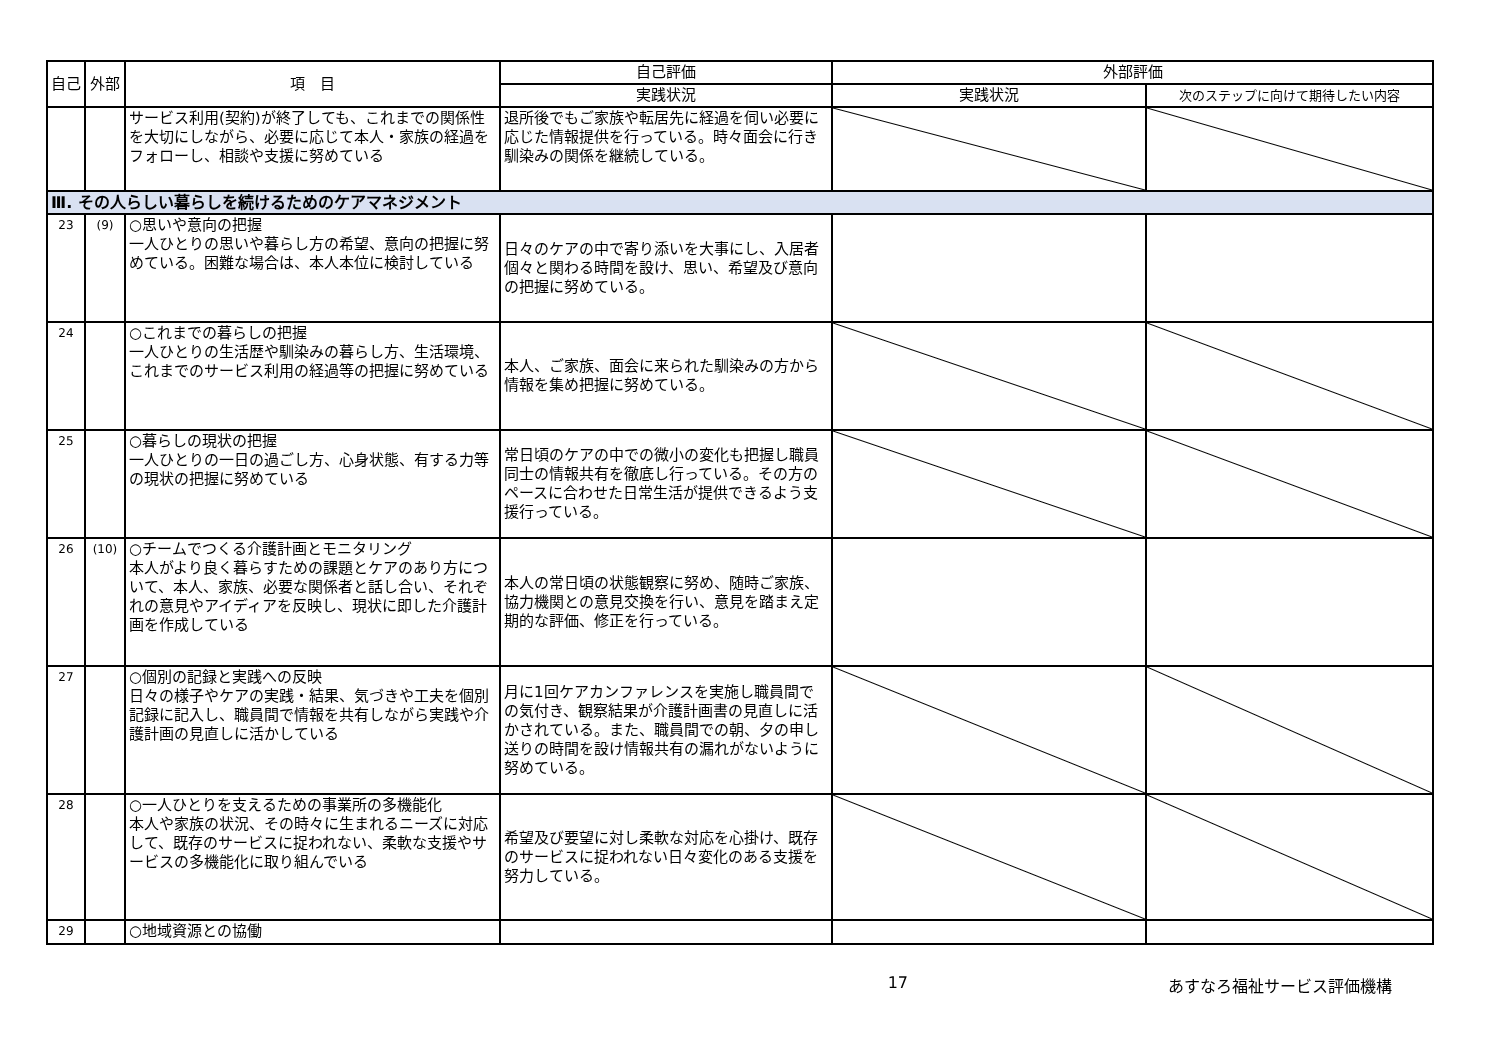| 自己 | 外部 | 項 目 | 自己評価 | 外部評価 | |
| --- | --- | --- | --- | --- | --- |
| | | | 実践状況 | 実践状況 | 次のステップに向けて期待したい内容 |
| | | サービス利用(契約)が終了しても、これまでの関係性を大切にしながら、必要に応じて本人・家族の経過をフォローし、相談や支援に努めている | 退所後でもご家族や転居先に経過を伺い必要に応じた情報提供を行っている。時々面会に行き馴染みの関係を継続している。 | | |
| Ⅲ. その人らしい暮らしを続けるためのケアマネジメント | | | | | |
| 23 | (9) | ○思いや意向の把握 一人ひとりの思いや暮らし方の希望、意向の把握に努めている。困難な場合は、本人本位に検討している | 日々のケアの中で寄り添いを大事にし、入居者個々と関わる時間を設け、思い、希望及び意向の把握に努めている。 | | |
| 24 | | ○これまでの暮らしの把握 一人ひとりの生活歴や馴染みの暮らし方、生活環境、これまでのサービス利用の経過等の把握に努めている | 本人、ご家族、面会に来られた馴染みの方から情報を集め把握に努めている。 | | |
| 25 | | ○暮らしの現状の把握 一人ひとりの一日の過ごし方、心身状態、有する力等の現状の把握に努めている | 常日頃のケアの中での微小の変化も把握し職員同士の情報共有を徹底し行っている。その方のペースに合わせた日常生活が提供できるよう支援行っている。 | | |
| 26 | (10) | ○チームでつくる介護計画とモニタリング 本人がより良く暮らすための課題とケアのあり方について、本人、家族、必要な関係者と話し合い、それぞれの意見やアイディアを反映し、現状に即した介護計画を作成している | 本人の常日頃の状態観察に努め、随時ご家族、協力機関との意見交換を行い、意見を踏まえ定期的な評価、修正を行っている。 | | |
| 27 | | ○個別の記録と実践への反映 日々の様子やケアの実践・結果、気づきや工夫を個別記録に記入し、職員間で情報を共有しながら実践や介護計画の見直しに活かしている | 月に1回ケアカンファレンスを実施し職員間での気付き、観察結果が介護計画書の見直しに活かされている。また、職員間での朝、夕の申し送りの時間を設け情報共有の漏れがないように努めている。 | | |
| 28 | | ○一人ひとりを支えるための事業所の多機能化 本人や家族の状況、その時々に生まれるニーズに対応して、既存のサービスに捉われない、柔軟な支援やサービスの多機能化に取り組んでいる | 希望及び要望に対し柔軟な対応を心掛け、既存のサービスに捉われない日々変化のある支援を努力している。 | | |
| 29 | | ○地域資源との協働 | | | |
17 あすなろ福祉サービス評価機構